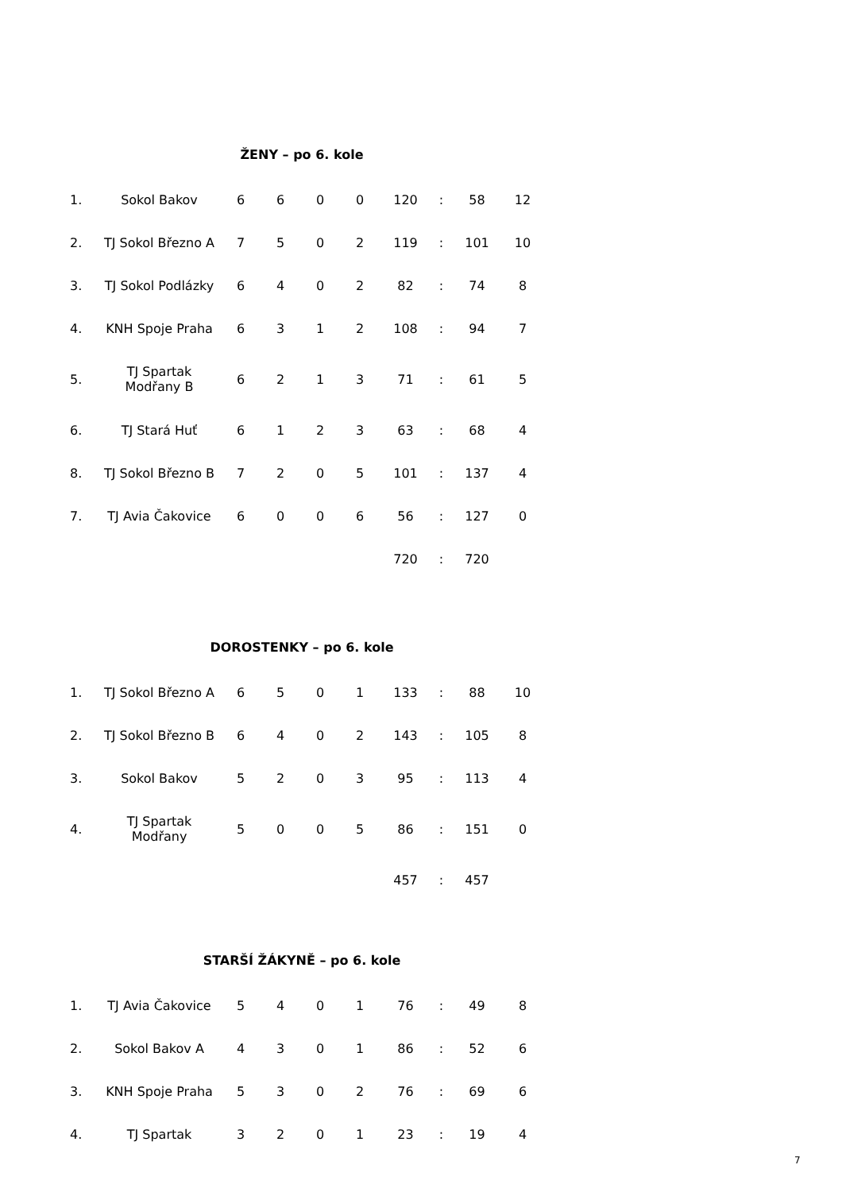ŽENY – po 6. kole
| 1. | Sokol Bakov | 6 | 6 | 0 | 0 | 120 | : | 58 | 12 |
| 2. | TJ Sokol Březno A | 7 | 5 | 0 | 2 | 119 | : | 101 | 10 |
| 3. | TJ Sokol Podlázky | 6 | 4 | 0 | 2 | 82 | : | 74 | 8 |
| 4. | KNH Spoje Praha | 6 | 3 | 1 | 2 | 108 | : | 94 | 7 |
| 5. | TJ Spartak Modřany B | 6 | 2 | 1 | 3 | 71 | : | 61 | 5 |
| 6. | TJ Stará Huť | 6 | 1 | 2 | 3 | 63 | : | 68 | 4 |
| 8. | TJ Sokol Březno B | 7 | 2 | 0 | 5 | 101 | : | 137 | 4 |
| 7. | TJ Avia Čakovice | 6 | 0 | 0 | 6 | 56 | : | 127 | 0 |
| | | | | | | 720 | : | 720 | |
DOROSTENKY – po 6. kole
| 1. | TJ Sokol Březno A | 6 | 5 | 0 | 1 | 133 | : | 88 | 10 |
| 2. | TJ Sokol Březno B | 6 | 4 | 0 | 2 | 143 | : | 105 | 8 |
| 3. | Sokol Bakov | 5 | 2 | 0 | 3 | 95 | : | 113 | 4 |
| 4. | TJ Spartak Modřany | 5 | 0 | 0 | 5 | 86 | : | 151 | 0 |
| | | | | | | 457 | : | 457 | |
STARŠÍ ŽÁKYNĚ – po 6. kole
| 1. | TJ Avia Čakovice | 5 | 4 | 0 | 1 | 76 | : | 49 | 8 |
| 2. | Sokol Bakov A | 4 | 3 | 0 | 1 | 86 | : | 52 | 6 |
| 3. | KNH Spoje Praha | 5 | 3 | 0 | 2 | 76 | : | 69 | 6 |
| 4. | TJ Spartak | 3 | 2 | 0 | 1 | 23 | : | 19 | 4 |
7